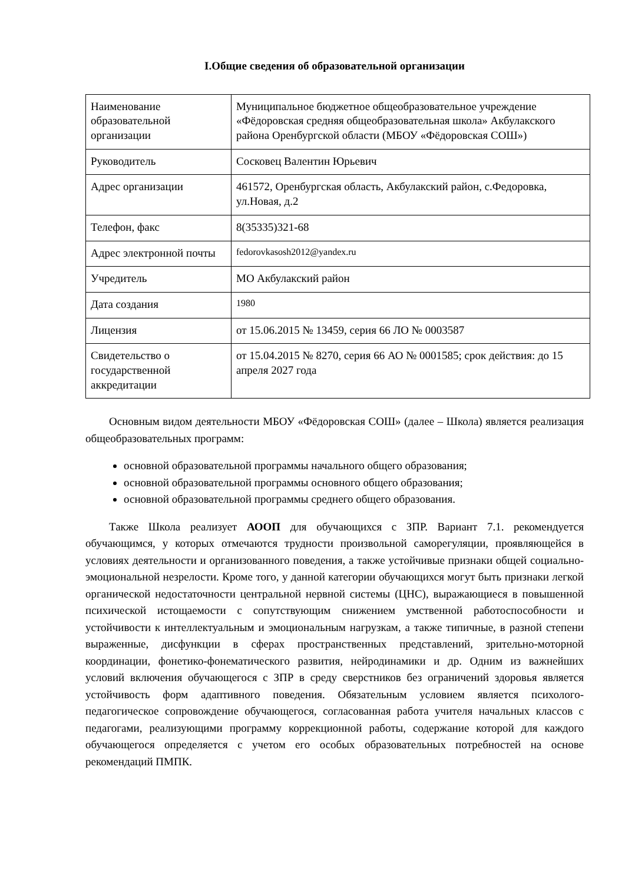I.Общие сведения об образовательной организации
| Наименование образовательной организации | Муниципальное бюджетное общеобразовательное учреждение «Фёдоровская средняя общеобразовательная школа» Акбулакского района Оренбургской области (МБОУ «Фёдоровская СОШ») |
| Руководитель | Сосковец Валентин Юрьевич |
| Адрес организации | 461572, Оренбургская область, Акбулакский район, с.Федоровка, ул.Новая, д.2 |
| Телефон, факс | 8(35335)321-68 |
| Адрес электронной почты | fedorovkasosh2012@yandex.ru |
| Учредитель | МО Акбулакский район |
| Дата создания | 1980 |
| Лицензия | от 15.06.2015 № 13459, серия 66 ЛО № 0003587 |
| Свидетельство о государственной аккредитации | от 15.04.2015 № 8270, серия 66 АО № 0001585; срок действия: до 15 апреля 2027 года |
Основным видом деятельности МБОУ «Фёдоровская СОШ» (далее – Школа) является реализация общеобразовательных программ:
основной образовательной программы начального общего образования;
основной образовательной программы основного общего образования;
основной образовательной программы среднего общего образования.
Также Школа реализует АООП для обучающихся с ЗПР. Вариант 7.1. рекомендуется обучающимся, у которых отмечаются трудности произвольной саморегуляции, проявляющейся в условиях деятельности и организованного поведения, а также устойчивые признаки общей социально-эмоциональной незрелости. Кроме того, у данной категории обучающихся могут быть признаки легкой органической недостаточности центральной нервной системы (ЦНС), выражающиеся в повышенной психической истощаемости с сопутствующим снижением умственной работоспособности и устойчивости к интеллектуальным и эмоциональным нагрузкам, а также типичные, в разной степени выраженные, дисфункции в сферах пространственных представлений, зрительно-моторной координации, фонетико-фонематического развития, нейродинамики и др. Одним из важнейших условий включения обучающегося с ЗПР в среду сверстников без ограничений здоровья является устойчивость форм адаптивного поведения. Обязательным условием является психолого-педагогическое сопровождение обучающегося, согласованная работа учителя начальных классов с педагогами, реализующими программу коррекционной работы, содержание которой для каждого обучающегося определяется с учетом его особых образовательных потребностей на основе рекомендаций ПМПК.